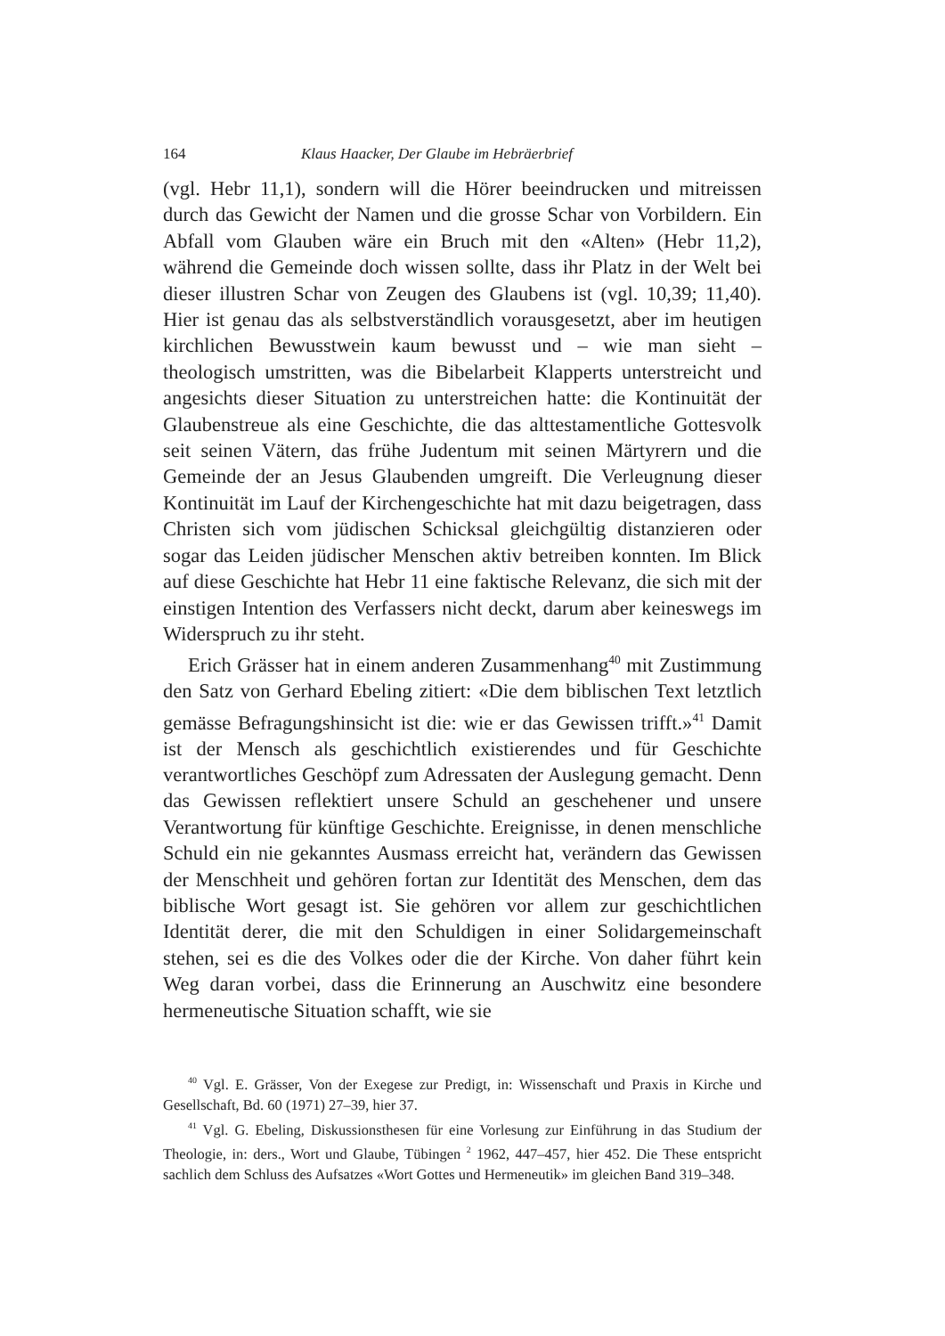164 Klaus Haacker, Der Glaube im Hebräerbrief
(vgl. Hebr 11,1), sondern will die Hörer beeindrucken und mitreissen durch das Gewicht der Namen und die grosse Schar von Vorbildern. Ein Abfall vom Glauben wäre ein Bruch mit den «Alten» (Hebr 11,2), während die Gemeinde doch wissen sollte, dass ihr Platz in der Welt bei dieser illustren Schar von Zeugen des Glaubens ist (vgl. 10,39; 11,40). Hier ist genau das als selbstverständlich vorausgesetzt, aber im heutigen kirchlichen Bewusstwein kaum bewusst und – wie man sieht – theologisch umstritten, was die Bibelarbeit Klapperts unterstreicht und angesichts dieser Situation zu unterstreichen hatte: die Kontinuität der Glaubenstreue als eine Geschichte, die das alttestamentliche Gottesvolk seit seinen Vätern, das frühe Judentum mit seinen Märtyrern und die Gemeinde der an Jesus Glaubenden umgreift. Die Verleugnung dieser Kontinuität im Lauf der Kirchengeschichte hat mit dazu beigetragen, dass Christen sich vom jüdischen Schicksal gleichgültig distanzieren oder sogar das Leiden jüdischer Menschen aktiv betreiben konnten. Im Blick auf diese Geschichte hat Hebr 11 eine faktische Relevanz, die sich mit der einstigen Intention des Verfassers nicht deckt, darum aber keineswegs im Widerspruch zu ihr steht.
Erich Grässer hat in einem anderen Zusammenhang<sup>40</sup> mit Zustimmung den Satz von Gerhard Ebeling zitiert: «Die dem biblischen Text letztlich gemässe Befragungshinsicht ist die: wie er das Gewissen trifft.»<sup>41</sup> Damit ist der Mensch als geschichtlich existierendes und für Geschichte verantwortliches Geschöpf zum Adressaten der Auslegung gemacht. Denn das Gewissen reflektiert unsere Schuld an geschehener und unsere Verantwortung für künftige Geschichte. Ereignisse, in denen menschliche Schuld ein nie gekanntes Ausmass erreicht hat, verändern das Gewissen der Menschheit und gehören fortan zur Identität des Menschen, dem das biblische Wort gesagt ist. Sie gehören vor allem zur geschichtlichen Identität derer, die mit den Schuldigen in einer Solidargemeinschaft stehen, sei es die des Volkes oder die der Kirche. Von daher führt kein Weg daran vorbei, dass die Erinnerung an Auschwitz eine besondere hermeneutische Situation schafft, wie sie
<sup>40</sup> Vgl. E. Grässer, Von der Exegese zur Predigt, in: Wissenschaft und Praxis in Kirche und Gesellschaft, Bd. 60 (1971) 27–39, hier 37.
<sup>41</sup> Vgl. G. Ebeling, Diskussionsthesen für eine Vorlesung zur Einführung in das Studium der Theologie, in: ders., Wort und Glaube, Tübingen <sup>2</sup> 1962, 447–457, hier 452. Die These entspricht sachlich dem Schluss des Aufsatzes «Wort Gottes und Hermeneutik» im gleichen Band 319–348.